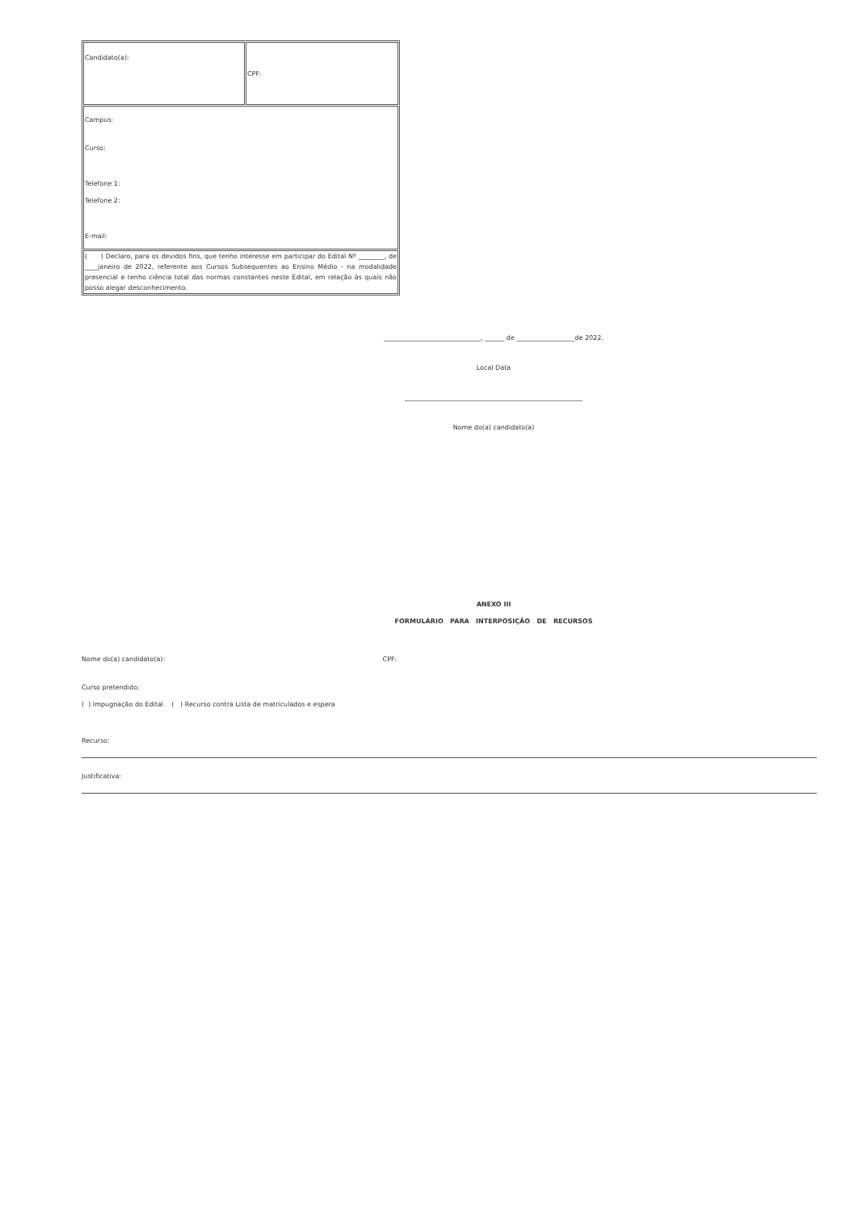| Candidato(a): | CPF: |
| Campus: Curso: Telefone 1: Telefone 2: E-mail: | |
| ( ) Declaro, para os devidos fins, que tenho interesse em participar do Edital Nº ________, de ____janeiro de 2022, referente aos Cursos Subsequentes ao Ensino Médio - na modalidade presencial e tenho ciência total das normas constantes neste Edital, em relação às quais não posso alegar desconhecimento. | |
______________________________, ______ de __________________de 2022.
Local Data
_______________________________________________________
Nome do(a) candidato(a)
ANEXO III
FORMULÁRIO PARA INTERPOSIÇÃO DE RECURSOS
Nome do(a) candidato(a): CPF:
Curso pretendido:
( ) Impugnação do Edital ( ) Recurso contra Lista de matriculados e espera
Recurso:
Justificativa: